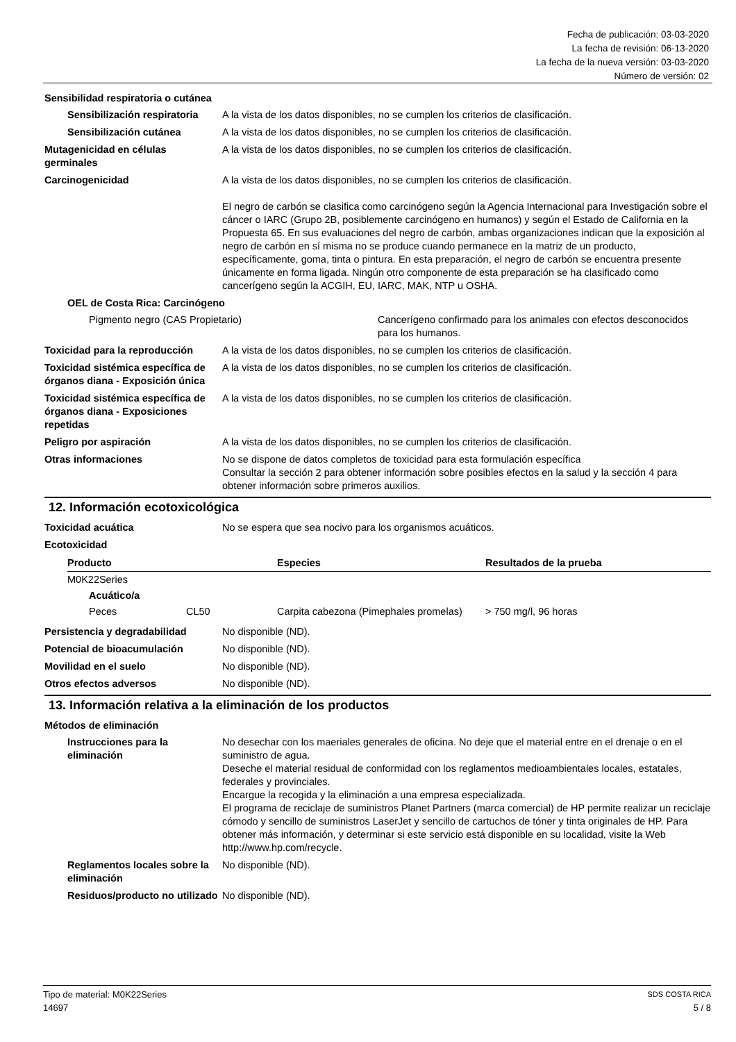Fecha de publicación: 03-03-2020
La fecha de revisión: 06-13-2020
La fecha de la nueva versión: 03-03-2020
Número de versión: 02
Sensibilidad respiratoria o cutánea
Sensibilización respiratoria
A la vista de los datos disponibles, no se cumplen los criterios de clasificación.
Sensibilización cutánea A la vista de los datos disponibles, no se cumplen los criterios de clasificación.
Mutagenicidad en células germinales
A la vista de los datos disponibles, no se cumplen los criterios de clasificación.
Carcinogenicidad A la vista de los datos disponibles, no se cumplen los criterios de clasificación.
El negro de carbón se clasifica como carcinógeno según la Agencia Internacional para Investigación sobre el cáncer o IARC (Grupo 2B, posiblemente carcinógeno en humanos) y según el Estado de California en la Propuesta 65. En sus evaluaciones del negro de carbón, ambas organizaciones indican que la exposición al negro de carbón en sí misma no se produce cuando permanece en la matriz de un producto, específicamente, goma, tinta o pintura. En esta preparación, el negro de carbón se encuentra presente únicamente en forma ligada. Ningún otro componente de esta preparación se ha clasificado como cancerígeno según la ACGIH, EU, IARC, MAK, NTP u OSHA.
OEL de Costa Rica: Carcinógeno
Pigmento negro (CAS Propietario) Cancerígeno confirmado para los animales con efectos desconocidos para los humanos.
Toxicidad para la reproducción
A la vista de los datos disponibles, no se cumplen los criterios de clasificación.
Toxicidad sistémica específica de órganos diana - Exposición única
A la vista de los datos disponibles, no se cumplen los criterios de clasificación.
Toxicidad sistémica específica de órganos diana - Exposiciones repetidas
A la vista de los datos disponibles, no se cumplen los criterios de clasificación.
Peligro por aspiración A la vista de los datos disponibles, no se cumplen los criterios de clasificación.
Otras informaciones No se dispone de datos completos de toxicidad para esta formulación específica
Consultar la sección 2 para obtener información sobre posibles efectos en la salud y la sección 4 para obtener información sobre primeros auxilios.
12. Información ecotoxicológica
Toxicidad acuática No se espera que sea nocivo para los organismos acuáticos.
Ecotoxicidad
| Producto | | Especies | Resultados de la prueba |
| --- | --- | --- | --- |
| M0K22Series | | | |
| Acuático/a | | | |
| Peces | CL50 | Carpita cabezona (Pimephales promelas) | > 750 mg/l, 96 horas |
Persistencia y degradabilidad No disponible (ND).
Potencial de bioacumulación No disponible (ND).
Movilidad en el suelo No disponible (ND).
Otros efectos adversos No disponible (ND).
13. Información relativa a la eliminación de los productos
Métodos de eliminación
Instrucciones para la eliminación
No desechar con los maeriales generales de oficina. No deje que el material entre en el drenaje o en el suministro de agua.
Deseche el material residual de conformidad con los reglamentos medioambientales locales, estatales, federales y provinciales.
Encargue la recogida y la eliminación a una empresa especializada.
El programa de reciclaje de suministros Planet Partners (marca comercial) de HP permite realizar un reciclaje cómodo y sencillo de suministros LaserJet y sencillo de cartuchos de tóner y tinta originales de HP. Para obtener más información, y determinar si este servicio está disponible en su localidad, visite la Web http://www.hp.com/recycle.
Reglamentos locales sobre la eliminación
No disponible (ND).
Residuos/producto no utilizado
No disponible (ND).
Tipo de material: M0K22Series SDS COSTA RICA
14697 5 / 8